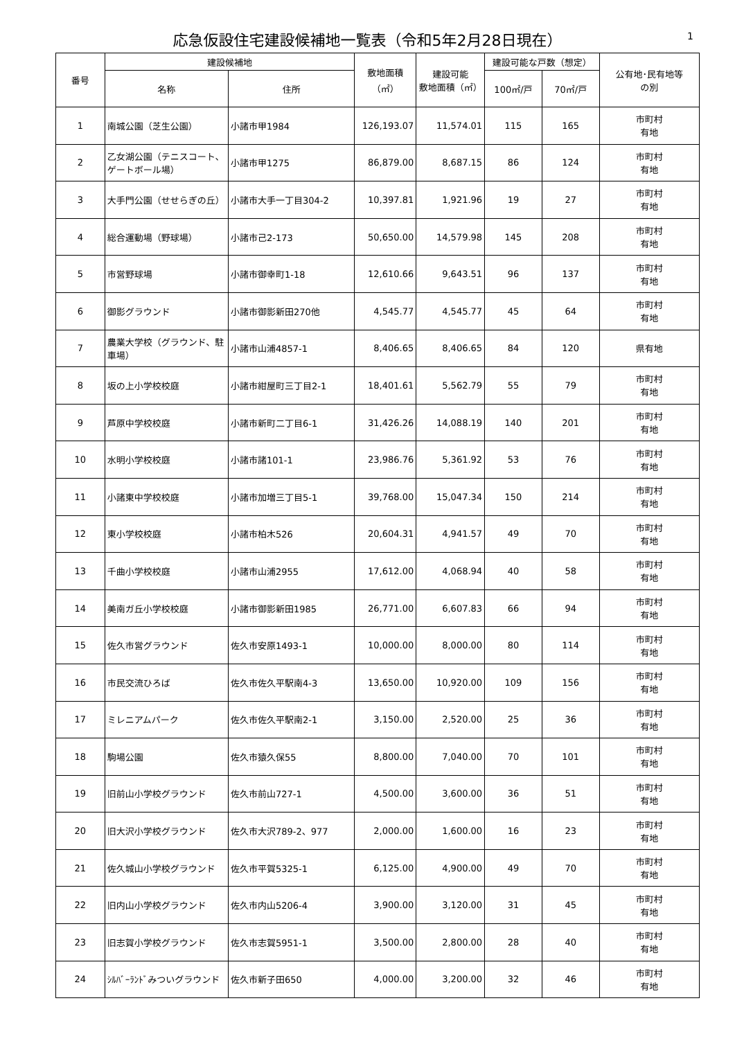応急仮設住宅建設候補地一覧表（令和5年2月28日現在）
1
| 番号 | 建設候補地 | | 敷地面積 （㎡） | 建設可能 敷地面積（㎡） | 建設可能な戸数（想定） | | 公有地･民有地等 の別 |
| --- | --- | --- | --- | --- | --- | --- | --- |
| | 名称 | 住所 | | | 100㎡/戸 | 70㎡/戸 | |
| 1 | 南城公園（芝生公園） | 小諸市甲1984 | 126,193.07 | 11,574.01 | 115 | 165 | 市町村 有地 |
| 2 | 乙女湖公園（テニスコート、ゲートボール場） | 小諸市甲1275 | 86,879.00 | 8,687.15 | 86 | 124 | 市町村 有地 |
| 3 | 大手門公園（せせらぎの丘） | 小諸市大手一丁目304-2 | 10,397.81 | 1,921.96 | 19 | 27 | 市町村 有地 |
| 4 | 総合運動場（野球場） | 小諸市己2-173 | 50,650.00 | 14,579.98 | 145 | 208 | 市町村 有地 |
| 5 | 市営野球場 | 小諸市御幸町1-18 | 12,610.66 | 9,643.51 | 96 | 137 | 市町村 有地 |
| 6 | 御影グラウンド | 小諸市御影新田270他 | 4,545.77 | 4,545.77 | 45 | 64 | 市町村 有地 |
| 7 | 農業大学校（グラウンド、駐車場） | 小諸市山浦4857-1 | 8,406.65 | 8,406.65 | 84 | 120 | 県有地 |
| 8 | 坂の上小学校校庭 | 小諸市紺屋町三丁目2-1 | 18,401.61 | 5,562.79 | 55 | 79 | 市町村 有地 |
| 9 | 芦原中学校校庭 | 小諸市新町二丁目6-1 | 31,426.26 | 14,088.19 | 140 | 201 | 市町村 有地 |
| 10 | 水明小学校校庭 | 小諸市諸101-1 | 23,986.76 | 5,361.92 | 53 | 76 | 市町村 有地 |
| 11 | 小諸東中学校校庭 | 小諸市加増三丁目5-1 | 39,768.00 | 15,047.34 | 150 | 214 | 市町村 有地 |
| 12 | 東小学校校庭 | 小諸市柏木526 | 20,604.31 | 4,941.57 | 49 | 70 | 市町村 有地 |
| 13 | 千曲小学校校庭 | 小諸市山浦2955 | 17,612.00 | 4,068.94 | 40 | 58 | 市町村 有地 |
| 14 | 美南ガ丘小学校校庭 | 小諸市御影新田1985 | 26,771.00 | 6,607.83 | 66 | 94 | 市町村 有地 |
| 15 | 佐久市営グラウンド | 佐久市安原1493-1 | 10,000.00 | 8,000.00 | 80 | 114 | 市町村 有地 |
| 16 | 市民交流ひろば | 佐久市佐久平駅南4-3 | 13,650.00 | 10,920.00 | 109 | 156 | 市町村 有地 |
| 17 | ミレニアムパーク | 佐久市佐久平駅南2-1 | 3,150.00 | 2,520.00 | 25 | 36 | 市町村 有地 |
| 18 | 駒場公園 | 佐久市猿久保55 | 8,800.00 | 7,040.00 | 70 | 101 | 市町村 有地 |
| 19 | 旧前山小学校グラウンド | 佐久市前山727-1 | 4,500.00 | 3,600.00 | 36 | 51 | 市町村 有地 |
| 20 | 旧大沢小学校グラウンド | 佐久市大沢789-2、977 | 2,000.00 | 1,600.00 | 16 | 23 | 市町村 有地 |
| 21 | 佐久城山小学校グラウンド | 佐久市平賀5325-1 | 6,125.00 | 4,900.00 | 49 | 70 | 市町村 有地 |
| 22 | 旧内山小学校グラウンド | 佐久市内山5206-4 | 3,900.00 | 3,120.00 | 31 | 45 | 市町村 有地 |
| 23 | 旧志賀小学校グラウンド | 佐久市志賀5951-1 | 3,500.00 | 2,800.00 | 28 | 40 | 市町村 有地 |
| 24 | ｼﾙﾊﾞｰﾗﾝﾄﾞみついグラウンド | 佐久市新子田650 | 4,000.00 | 3,200.00 | 32 | 46 | 市町村 有地 |